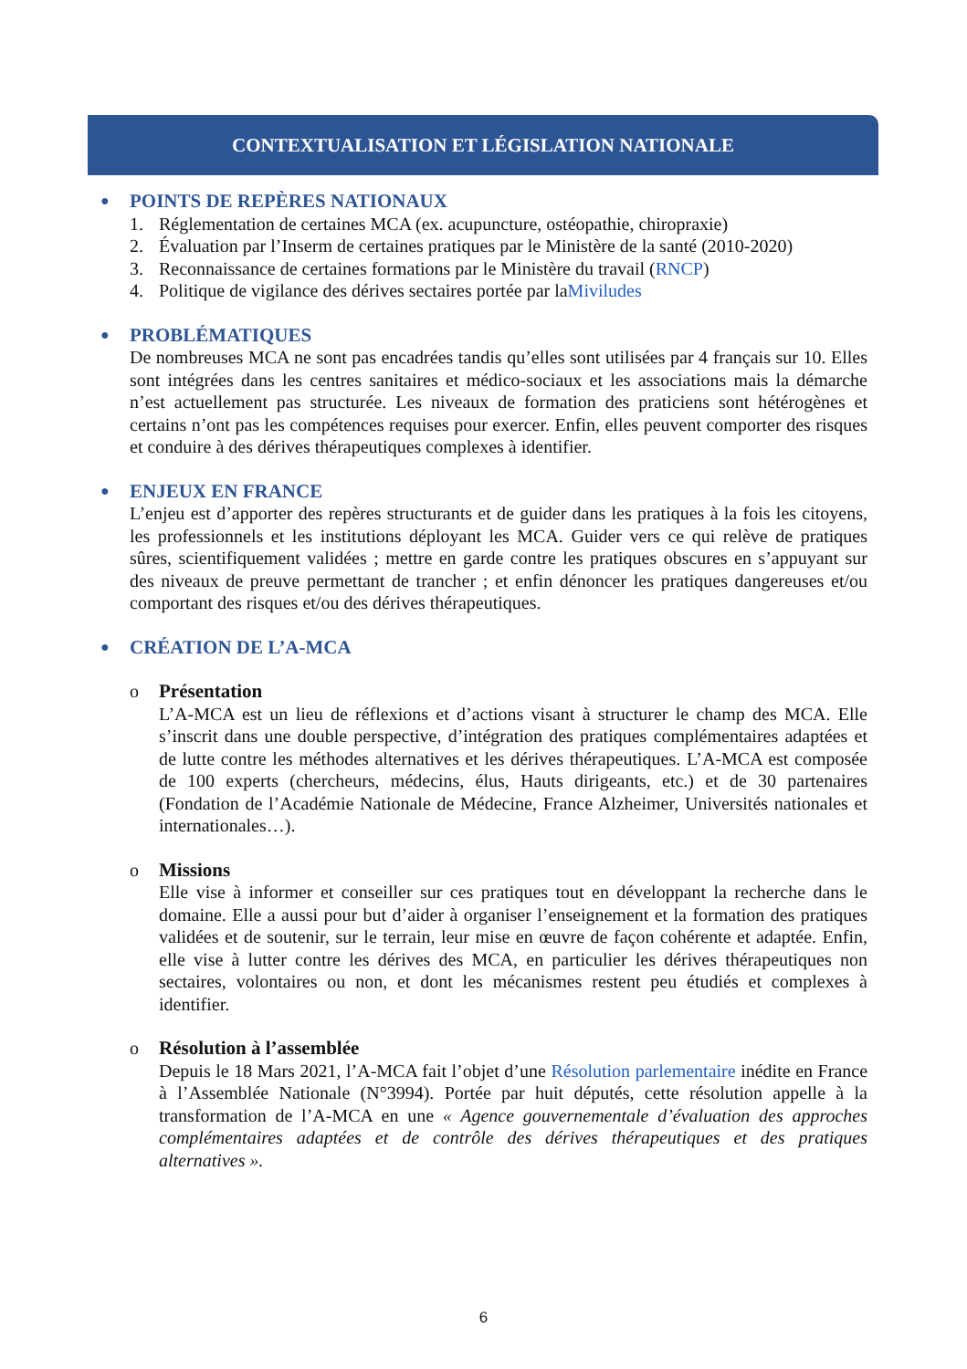CONTEXTUALISATION ET LÉGISLATION NATIONALE
●
POINTS DE REPÈRES NATIONAUX
1. Réglementation de certaines MCA (ex. acupuncture, ostéopathie, chiropraxie)
2. Évaluation par l’Inserm de certaines pratiques par le Ministère de la santé (2010-2020)
3. Reconnaissance de certaines formations par le Ministère du travail (RNCP)
4. Politique de vigilance des dérives sectaires portée par la Miviludes
●
PROBLÉMATIQUES
De nombreuses MCA ne sont pas encadrées tandis qu’elles sont utilisées par 4 français sur 10. Elles sont intégrées dans les centres sanitaires et médico-sociaux et les associations mais la démarche n’est actuellement pas structurée. Les niveaux de formation des praticiens sont hétérogènes et certains n’ont pas les compétences requises pour exercer. Enfin, elles peuvent comporter des risques et conduire à des dérives thérapeutiques complexes à identifier.
●
ENJEUX EN FRANCE
L’enjeu est d’apporter des repères structurants et de guider dans les pratiques à la fois les citoyens, les professionnels et les institutions déployant les MCA. Guider vers ce qui relève de pratiques sûres, scientifiquement validées ; mettre en garde contre les pratiques obscures en s’appuyant sur des niveaux de preuve permettant de trancher ; et enfin dénoncer les pratiques dangereuses et/ou comportant des risques et/ou des dérives thérapeutiques.
●
CRÉATION DE L’A-MCA
o Présentation
L’A-MCA est un lieu de réflexions et d’actions visant à structurer le champ des MCA. Elle s’inscrit dans une double perspective, d’intégration des pratiques complémentaires adaptées et de lutte contre les méthodes alternatives et les dérives thérapeutiques. L’A-MCA est composée de 100 experts (chercheurs, médecins, élus, Hauts dirigeants, etc.) et de 30 partenaires (Fondation de l’Académie Nationale de Médecine, France Alzheimer, Universités nationales et internationales…).
o Missions
Elle vise à informer et conseiller sur ces pratiques tout en développant la recherche dans le domaine. Elle a aussi pour but d’aider à organiser l’enseignement et la formation des pratiques validées et de soutenir, sur le terrain, leur mise en œuvre de façon cohérente et adaptée. Enfin, elle vise à lutter contre les dérives des MCA, en particulier les dérives thérapeutiques non sectaires, volontaires ou non, et dont les mécanismes restent peu étudiés et complexes à identifier.
o Résolution à l’assemblée
Depuis le 18 Mars 2021, l’A-MCA fait l’objet d’une Résolution parlementaire inédite en France à l’Assemblée Nationale (N°3994). Portée par huit députés, cette résolution appelle à la transformation de l’A-MCA en une « Agence gouvernementale d’évaluation des approches complémentaires adaptées et de contrôle des dérives thérapeutiques et des pratiques alternatives ».
6